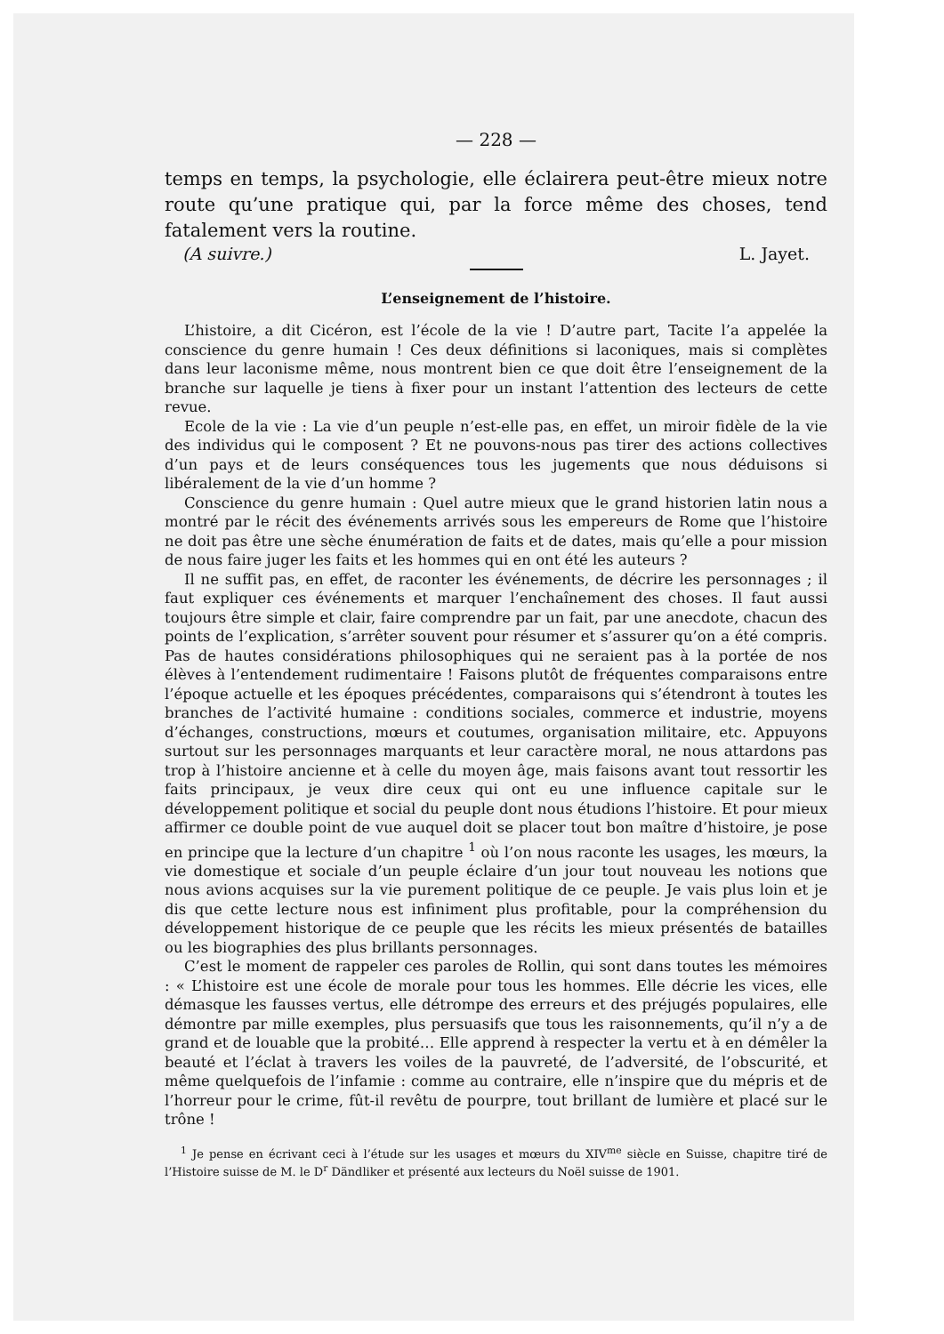— 228 —
temps en temps, la psychologie, elle éclairera peut-être mieux notre route qu’une pratique qui, par la force même des choses, tend fatalement vers la routine.
(A suivre.) L. Jayet.
L’enseignement de l’histoire.
L’histoire, a dit Cicéron, est l’école de la vie ! D’autre part, Tacite l’a appelée la conscience du genre humain ! Ces deux définitions si laconiques, mais si complètes dans leur laconisme même, nous montrent bien ce que doit être l’enseignement de la branche sur laquelle je tiens à fixer pour un instant l’attention des lecteurs de cette revue.
Ecole de la vie : La vie d’un peuple n’est-elle pas, en effet, un miroir fidèle de la vie des individus qui le composent ? Et ne pouvons-nous pas tirer des actions collectives d’un pays et de leurs conséquences tous les jugements que nous déduisons si libéralement de la vie d’un homme ?
Conscience du genre humain : Quel autre mieux que le grand historien latin nous a montré par le récit des événements arrivés sous les empereurs de Rome que l’histoire ne doit pas être une sèche énumération de faits et de dates, mais qu’elle a pour mission de nous faire juger les faits et les hommes qui en ont été les auteurs ?
Il ne suffit pas, en effet, de raconter les événements, de décrire les personnages ; il faut expliquer ces événements et marquer l’enchaînement des choses. Il faut aussi toujours être simple et clair, faire comprendre par un fait, par une anecdote, chacun des points de l’explication, s’arrêter souvent pour résumer et s’assurer qu’on a été compris. Pas de hautes considérations philosophiques qui ne seraient pas à la portée de nos élèves à l’entendement rudimentaire ! Faisons plutôt de fréquentes comparaisons entre l’époque actuelle et les époques précédentes, comparaisons qui s’étendront à toutes les branches de l’activité humaine : conditions sociales, commerce et industrie, moyens d’échanges, constructions, mœurs et coutumes, organisation militaire, etc. Appuyons surtout sur les personnages marquants et leur caractère moral, ne nous attardons pas trop à l’histoire ancienne et à celle du moyen âge, mais faisons avant tout ressortir les faits principaux, je veux dire ceux qui ont eu une influence capitale sur le développement politique et social du peuple dont nous étudions l’histoire. Et pour mieux affirmer ce double point de vue auquel doit se placer tout bon maître d’histoire, je pose en principe que la lecture d’un chapitre <sup>1</sup> où l’on nous raconte les usages, les mœurs, la vie domestique et sociale d’un peuple éclaire d’un jour tout nouveau les notions que nous avions acquises sur la vie purement politique de ce peuple. Je vais plus loin et je dis que cette lecture nous est infiniment plus profitable, pour la compréhension du développement historique de ce peuple que les récits les mieux présentés de batailles ou les biographies des plus brillants personnages.
C’est le moment de rappeler ces paroles de Rollin, qui sont dans toutes les mémoires : « L’histoire est une école de morale pour tous les hommes. Elle décrie les vices, elle démasque les fausses vertus, elle détrompe des erreurs et des préjugés populaires, elle démontre par mille exemples, plus persuasifs que tous les raisonnements, qu’il n’y a de grand et de louable que la probité… Elle apprend à respecter la vertu et à en démêler la beauté et l’éclat à travers les voiles de la pauvreté, de l’adversité, de l’obscurité, et même quelquefois de l’infamie : comme au contraire, elle n’inspire que du mépris et de l’horreur pour le crime, fût-il revêtu de pourpre, tout brillant de lumière et placé sur le trône !
<sup>1</sup> Je pense en écrivant ceci à l’étude sur les usages et mœurs du XIV<sup>me</sup> siècle en Suisse, chapitre tiré de l’Histoire suisse de M. le D<sup>r</sup> Dändliker et présenté aux lecteurs du Noël suisse de 1901.